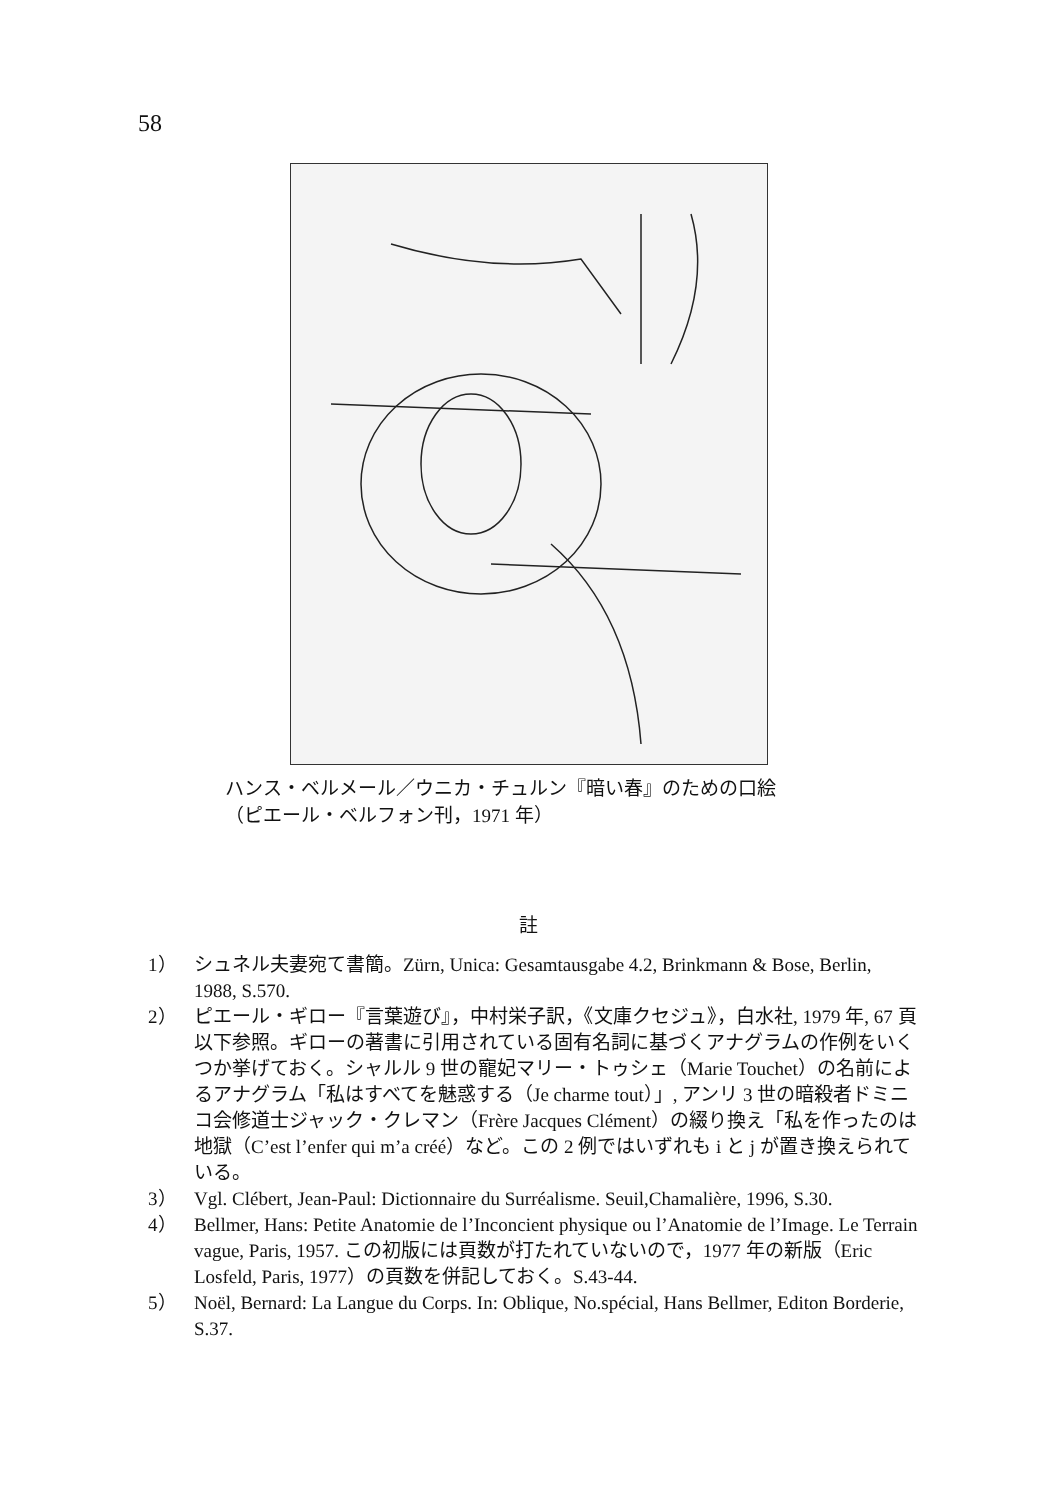58
ハンス・ベルメール／ウニカ・チュルン『暗い春』のための口絵
（ピエール・ベルフォン刊，1971 年）
註
1） シュネル夫妻宛て書簡。Zürn, Unica: Gesamtausgabe 4.2, Brinkmann & Bose, Berlin, 1988, S.570.
2） ピエール・ギロー『言葉遊び』，中村栄子訳，《文庫クセジュ》，白水社, 1979 年, 67 頁以下参照。ギローの著書に引用されている固有名詞に基づくアナグラムの作例をいくつか挙げておく。シャルル 9 世の寵妃マリー・トゥシェ（Marie Touchet）の名前によるアナグラム「私はすべてを魅惑する（Je charme tout）」, アンリ 3 世の暗殺者ドミニコ会修道士ジャック・クレマン（Frère Jacques Clément）の綴り換え「私を作ったのは地獄（C’est l’enfer qui m’a créé）など。この 2 例ではいずれも i と j が置き換えられている。
3） Vgl. Clébert, Jean-Paul: Dictionnaire du Surréalisme. Seuil,Chamalière, 1996, S.30.
4） Bellmer, Hans: Petite Anatomie de l’Inconcient physique ou l’Anatomie de l’Image. Le Terrain vague, Paris, 1957. この初版には頁数が打たれていないので，1977 年の新版（Eric Losfeld, Paris, 1977）の頁数を併記しておく。S.43-44.
5） Noël, Bernard: La Langue du Corps. In: Oblique, No.spécial, Hans Bellmer, Editon Borderie, S.37.